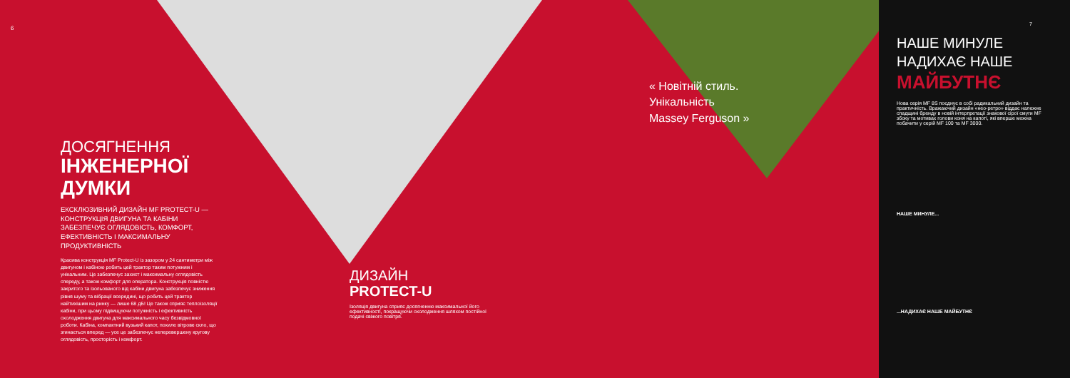6
ДОСЯГНЕННЯ
ІНЖЕНЕРНОЇ ДУМКИ
ЕКСКЛЮЗИВНИЙ ДИЗАЙН MF PROTECT-U — КОНСТРУКЦІЯ ДВИГУНА ТА КАБІНИ ЗАБЕЗПЕЧУЄ ОГЛЯДОВІСТЬ, КОМФОРТ, ЕФЕКТИВНІСТЬ І МАКСИМАЛЬНУ ПРОДУКТИВНІСТЬ
Красива конструкція MF Protect-U із зазором у 24 сантиметри між двигуном і кабіною робить цей трактор таким потужним і унікальним. Це забезпечує захист і максимальну оглядовість спереду, а також комфорт для оператора. Конструкція повністю закритого та ізольованого від кабіни двигуна забезпечує зниження рівня шуму та вібрації всередині, що робить цей трактор найтихішим на ринку — лише 68 дБ! Це також сприяє теплоізоляції кабіни, при цьому підвищуючи потужність і ефективність охолодження двигуна для максимального часу безвідмовної роботи. Кабіна, компактний вузький капот, похиле вітрове скло, що згинається вперед — усе це забезпечує неперевершену кругову оглядовість, просторість і комфорт.
ДИЗАЙН
PROTECT-U
Ізоляція двигуна сприяє досягненню максимальної його ефективності, покращуючи охолодження шляхом постійної подачі свіжого повітря.
« Новітній стиль.
Унікальність
Massey Ferguson »
7
НАШЕ МИНУЛЕ НАДИХАЄ НАШЕ МАЙБУТНЄ
Нова серія MF 8S поєднує в собі радикальний дизайн та практичність. Вражаючий дизайн «нео-ретро» віддає належне спадщині бренду в новій інтерпретації знакової сірої смуги MF збоку та мотивах голови коня на капоті, які вперше можна побачити у серій MF 100 та MF 3000.
НАШЕ МИНУЛЕ...
...НАДИХАЄ НАШЕ МАЙБУТНЄ